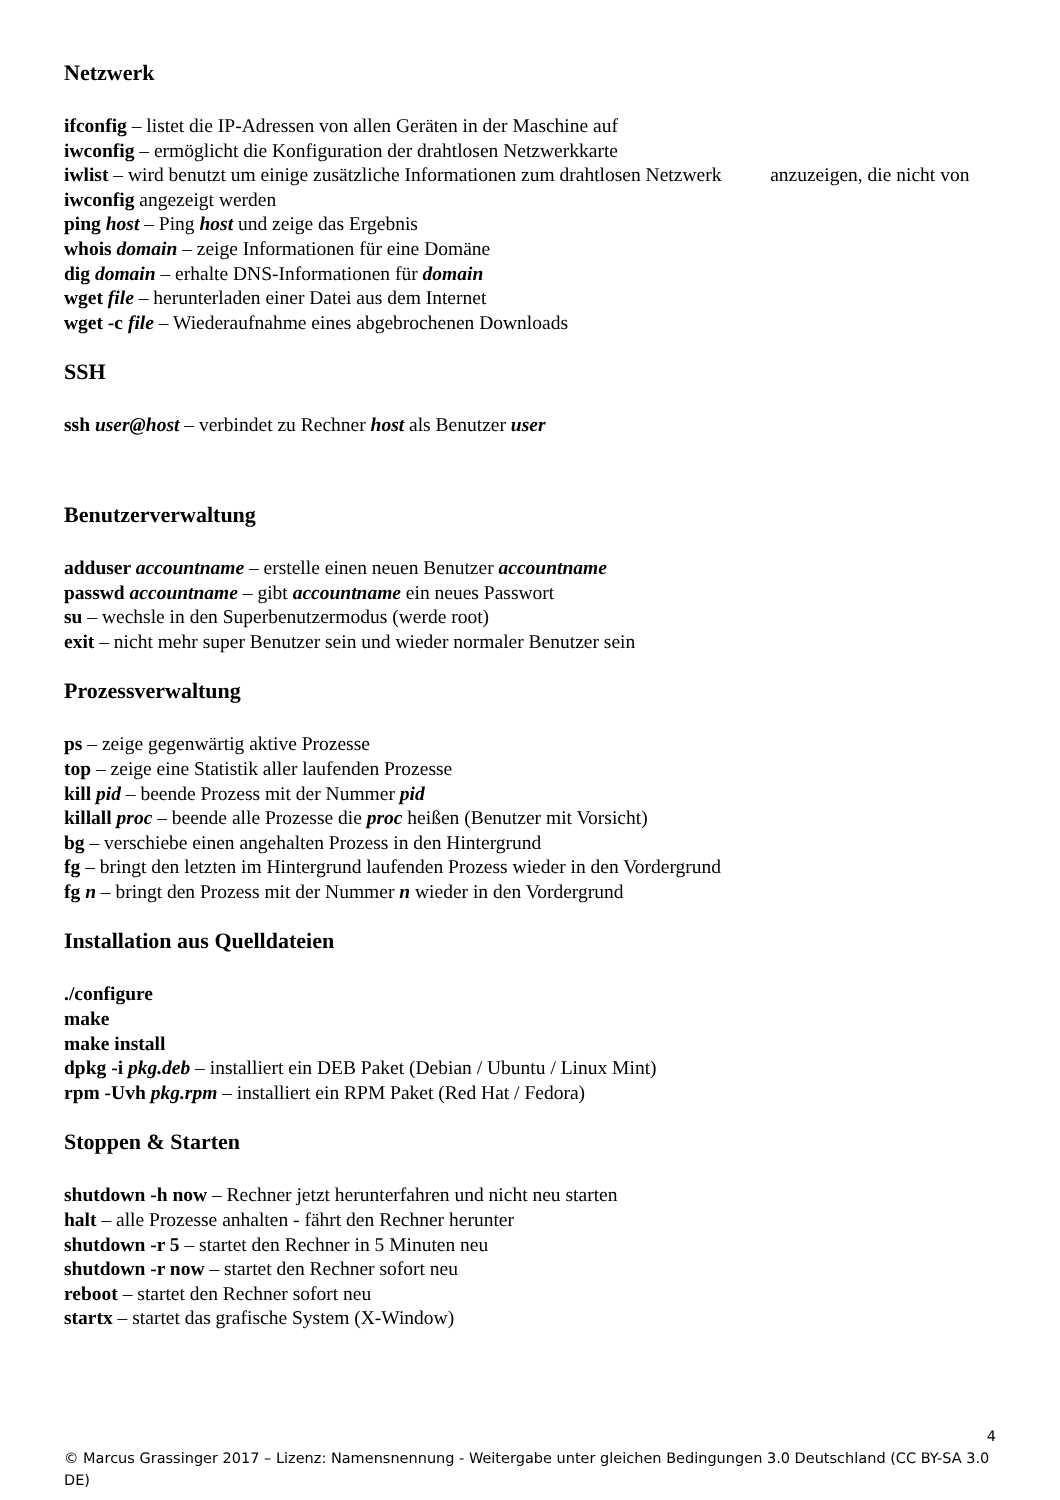Netzwerk
ifconfig – listet die IP-Adressen von allen Geräten in der Maschine auf
iwconfig – ermöglicht die Konfiguration der drahtlosen Netzwerkkarte
iwlist – wird benutzt um einige zusätzliche Informationen zum drahtlosen Netzwerk anzuzeigen, die nicht von iwconfig angezeigt werden
ping host – Ping host und zeige das Ergebnis
whois domain – zeige Informationen für eine Domäne
dig domain – erhalte DNS-Informationen für domain
wget file – herunterladen einer Datei aus dem Internet
wget -c file – Wiederaufnahme eines abgebrochenen Downloads
SSH
ssh user@host – verbindet zu Rechner host als Benutzer user
Benutzerverwaltung
adduser accountname – erstelle einen neuen Benutzer accountname
passwd accountname – gibt accountname ein neues Passwort
su – wechsle in den Superbenutzermodus (werde root)
exit – nicht mehr super Benutzer sein und wieder normaler Benutzer sein
Prozessverwaltung
ps – zeige gegenwärtig aktive Prozesse
top – zeige eine Statistik aller laufenden Prozesse
kill pid – beende Prozess mit der Nummer pid
killall proc – beende alle Prozesse die proc heißen (Benutzer mit Vorsicht)
bg – verschiebe einen angehalten Prozess in den Hintergrund
fg – bringt den letzten im Hintergrund laufenden Prozess wieder in den Vordergrund
fg n – bringt den Prozess mit der Nummer n wieder in den Vordergrund
Installation aus Quelldateien
./configure
make
make install
dpkg -i pkg.deb – installiert ein DEB Paket (Debian / Ubuntu / Linux Mint)
rpm -Uvh pkg.rpm – installiert ein RPM Paket (Red Hat / Fedora)
Stoppen & Starten
shutdown -h now – Rechner jetzt herunterfahren und nicht neu starten
halt – alle Prozesse anhalten - fährt den Rechner herunter
shutdown -r 5 – startet den Rechner in 5 Minuten neu
shutdown -r now – startet den Rechner sofort neu
reboot – startet den Rechner sofort neu
startx – startet das grafische System (X-Window)
4
© Marcus Grassinger 2017 – Lizenz: Namensnennung - Weitergabe unter gleichen Bedingungen 3.0 Deutschland (CC BY-SA 3.0 DE)